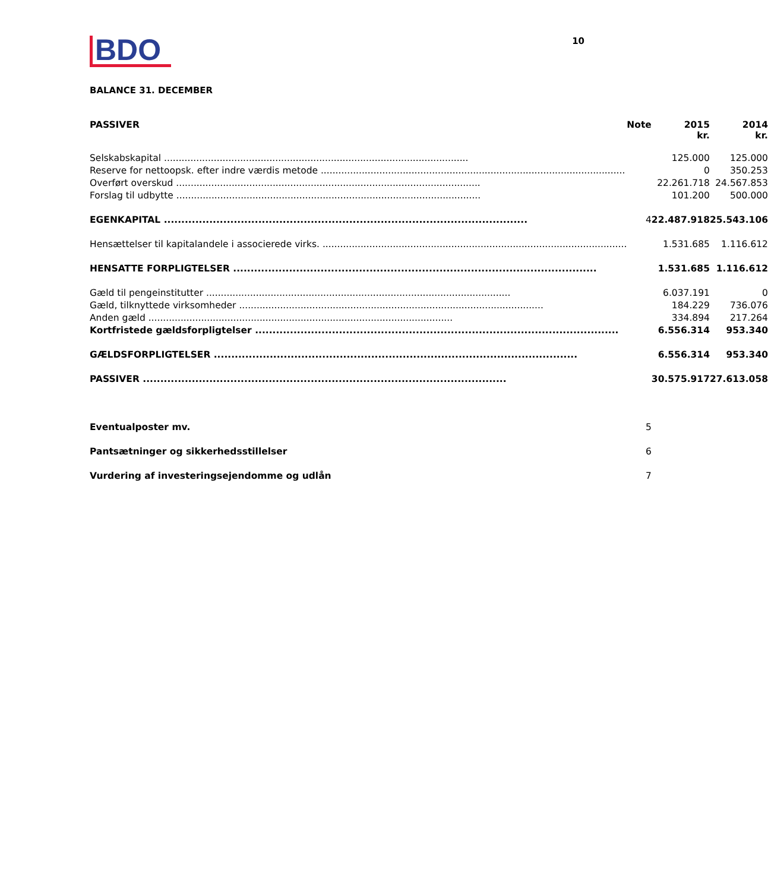BDO
10
BALANCE 31. DECEMBER
| PASSIVER | Note | 2015 kr. | 2014 kr. |
| --- | --- | --- | --- |
| Selskabskapital | | 125.000 | 125.000 |
| Reserve for nettoopsk. efter indre værdis metode | | 0 | 350.253 |
| Overført overskud | | 22.261.718 | 24.567.853 |
| Forslag til udbytte | | 101.200 | 500.000 |
| EGENKAPITAL | 4 | 22.487.918 | 25.543.106 |
| Hensættelser til kapitalandele i associerede virks. | | 1.531.685 | 1.116.612 |
| HENSATTE FORPLIGTELSER | | 1.531.685 | 1.116.612 |
| Gæld til pengeinstitutter | | 6.037.191 | 0 |
| Gæld, tilknyttede virksomheder | | 184.229 | 736.076 |
| Anden gæld | | 334.894 | 217.264 |
| Kortfristede gældsforpligtelser | | 6.556.314 | 953.340 |
| GÆLDSFORPLIGTELSER | | 6.556.314 | 953.340 |
| PASSIVER | | 30.575.917 | 27.613.058 |
| Eventualposter mv. | 5 | | |
| Pantsætninger og sikkerhedsstillelser | 6 | | |
| Vurdering af investeringsejendomme og udlån | 7 | | |